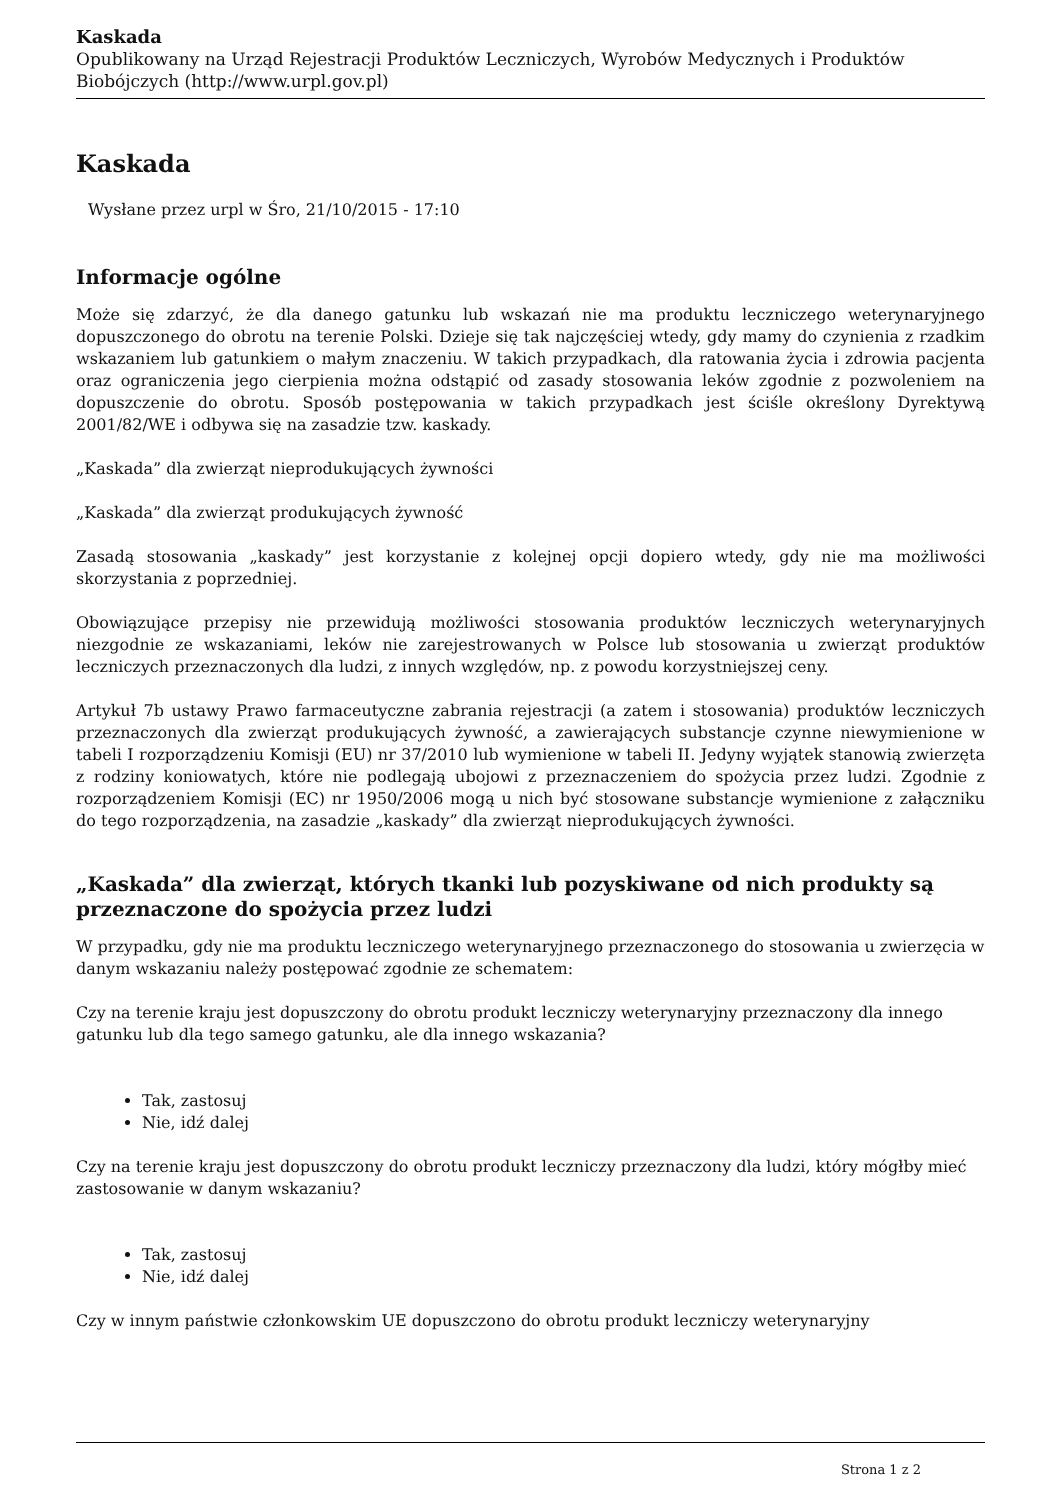Kaskada
Opublikowany na Urząd Rejestracji Produktów Leczniczych, Wyrobów Medycznych i Produktów Biobójczych (http://www.urpl.gov.pl)
Kaskada
Wysłane przez urpl w Śro, 21/10/2015 - 17:10
Informacje ogólne
Może się zdarzyć, że dla danego gatunku lub wskazań nie ma produktu leczniczego weterynaryjnego dopuszczonego do obrotu na terenie Polski. Dzieje się tak najczęściej wtedy, gdy mamy do czynienia z rzadkim wskazaniem lub gatunkiem o małym znaczeniu. W takich przypadkach, dla ratowania życia i zdrowia pacjenta oraz ograniczenia jego cierpienia można odstąpić od zasady stosowania leków zgodnie z pozwoleniem na dopuszczenie do obrotu. Sposób postępowania w takich przypadkach jest ściśle określony Dyrektywą 2001/82/WE i odbywa się na zasadzie tzw. kaskady.
„Kaskada” dla zwierząt nieprodukujących żywności
„Kaskada” dla zwierząt produkujących żywność
Zasadą stosowania „kaskady” jest korzystanie z kolejnej opcji dopiero wtedy, gdy nie ma możliwości skorzystania z poprzedniej.
Obowiązujące przepisy nie przewidują możliwości stosowania produktów leczniczych weterynaryjnych niezgodnie ze wskazaniami, leków nie zarejestrowanych w Polsce lub stosowania u zwierząt produktów leczniczych przeznaczonych dla ludzi, z innych względów, np. z powodu korzystniejszej ceny.
Artykuł 7b ustawy Prawo farmaceutyczne zabrania rejestracji (a zatem i stosowania) produktów leczniczych przeznaczonych dla zwierząt produkujących żywność, a zawierających substancje czynne niewymienione w tabeli I rozporządzeniu Komisji (EU) nr 37/2010 lub wymienione w tabeli II. Jedyny wyjątek stanowią zwierzęta z rodziny koniowatych, które nie podlegają ubojowi z przeznaczeniem do spożycia przez ludzi. Zgodnie z rozporządzeniem Komisji (EC) nr 1950/2006 mogą u nich być stosowane substancje wymienione z załączniku do tego rozporządzenia, na zasadzie „kaskady” dla zwierząt nieprodukujących żywności.
„Kaskada” dla zwierząt, których tkanki lub pozyskiwane od nich produkty są przeznaczone do spożycia przez ludzi
W przypadku, gdy nie ma produktu leczniczego weterynaryjnego przeznaczonego do stosowania u zwierzęcia w danym wskazaniu należy postępować zgodnie ze schematem:
Czy na terenie kraju jest dopuszczony do obrotu produkt leczniczy weterynaryjny przeznaczony dla innego gatunku lub dla tego samego gatunku, ale dla innego wskazania?
Tak, zastosuj
Nie, idź dalej
Czy na terenie kraju jest dopuszczony do obrotu produkt leczniczy przeznaczony dla ludzi, który mógłby mieć zastosowanie w danym wskazaniu?
Tak, zastosuj
Nie, idź dalej
Czy w innym państwie członkowskim UE dopuszczono do obrotu produkt leczniczy weterynaryjny
Strona 1 z 2